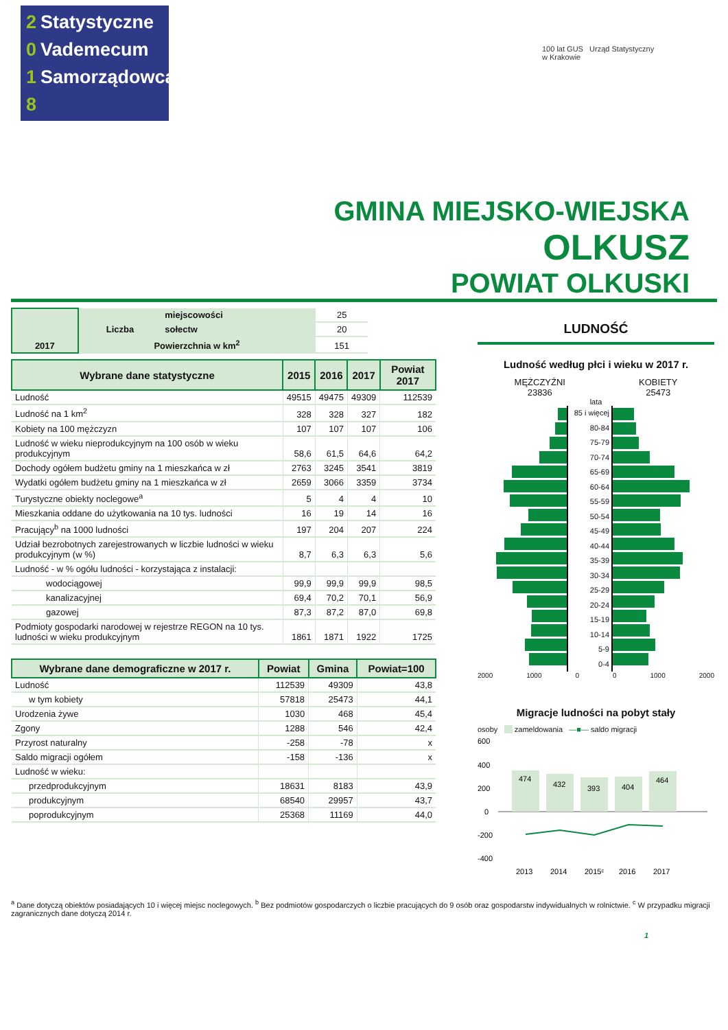2 Statystyczne
0 Vademecum
1 Samorządowca
8
100 lat GUS Urząd Statystyczny
w Krakowie
GMINA MIEJSKO-WIEJSKA
OLKUSZ
POWIAT OLKUSKI
| 2017 | Liczba | miejscowości | 25 |
| | | sołectw | 20 |
| | Powierzchnia w km<sup>2</sup> | | 151 |
| Wybrane dane statystyczne | 2015 | 2016 | 2017 | Powiat 2017 |
| --- | --- | --- | --- | --- |
| Ludność | 49515 | 49475 | 49309 | 112539 |
| Ludność na 1 km<sup>2</sup> | 328 | 328 | 327 | 182 |
| Kobiety na 100 mężczyzn | 107 | 107 | 107 | 106 |
| Ludność w wieku nieprodukcyjnym na 100 osób w wieku produkcyjnym | 58,6 | 61,5 | 64,6 | 64,2 |
| Dochody ogółem budżetu gminy na 1 mieszkańca w zł | 2763 | 3245 | 3541 | 3819 |
| Wydatki ogółem budżetu gminy na 1 mieszkańca w zł | 2659 | 3066 | 3359 | 3734 |
| Turystyczne obiekty noclegowe<sup>a</sup> | 5 | 4 | 4 | 10 |
| Mieszkania oddane do użytkowania na 10 tys. ludności | 16 | 19 | 14 | 16 |
| Pracujący<sup>b</sup> na 1000 ludności | 197 | 204 | 207 | 224 |
| Udział bezrobotnych zarejestrowanych w liczbie ludności w wieku produkcyjnym (w %) | 8,7 | 6,3 | 6,3 | 5,6 |
| Ludność - w % ogółu ludności - korzystająca z instalacji: | | | | |
| wodociągowej | 99,9 | 99,9 | 99,9 | 98,5 |
| kanalizacyjnej | 69,4 | 70,2 | 70,1 | 56,9 |
| gazowej | 87,3 | 87,2 | 87,0 | 69,8 |
| Podmioty gospodarki narodowej w rejestrze REGON na 10 tys. ludności w wieku produkcyjnym | 1861 | 1871 | 1922 | 1725 |
| Wybrane dane demograficzne w 2017 r. | Powiat | Gmina | Powiat=100 |
| --- | --- | --- | --- |
| Ludność | 112539 | 49309 | 43,8 |
| w tym kobiety | 57818 | 25473 | 44,1 |
| Urodzenia żywe | 1030 | 468 | 45,4 |
| Zgony | 1288 | 546 | 42,4 |
| Przyrost naturalny | -258 | -78 | x |
| Saldo migracji ogółem | -158 | -136 | x |
| Ludność w wieku: | | | |
| przedprodukcyjnym | 18631 | 8183 | 43,9 |
| produkcyjnym | 68540 | 29957 | 43,7 |
| poprodukcyjnym | 25368 | 11169 | 44,0 |
LUDNOŚĆ
Ludność według płci i wieku w 2017 r.
MĘŻCZYŹNI
23836
KOBIETY
25473
lata
85 i więcej
80-84
75-79
70-74
65-69
60-64
55-59
50-54
45-49
40-44
35-39
30-34
25-29
20-24
15-19
10-14
5-9
0-4
2000 1000 0 0 1000 2000
Migracje ludności na pobyt stały
osoby zameldowania —■— saldo migracji
600
400
200
0
-200
-400
474
432
393
404
464
2013
2014
2015ᶜ
2016
2017
<sup>a</sup> Dane dotyczą obiektów posiadających 10 i więcej miejsc noclegowych. <sup>b</sup> Bez podmiotów gospodarczych o liczbie pracujących do 9 osób oraz gospodarstw indywidualnych w rolnictwie. <sup>c</sup> W przypadku migracji zagranicznych dane dotyczą 2014 r.
1